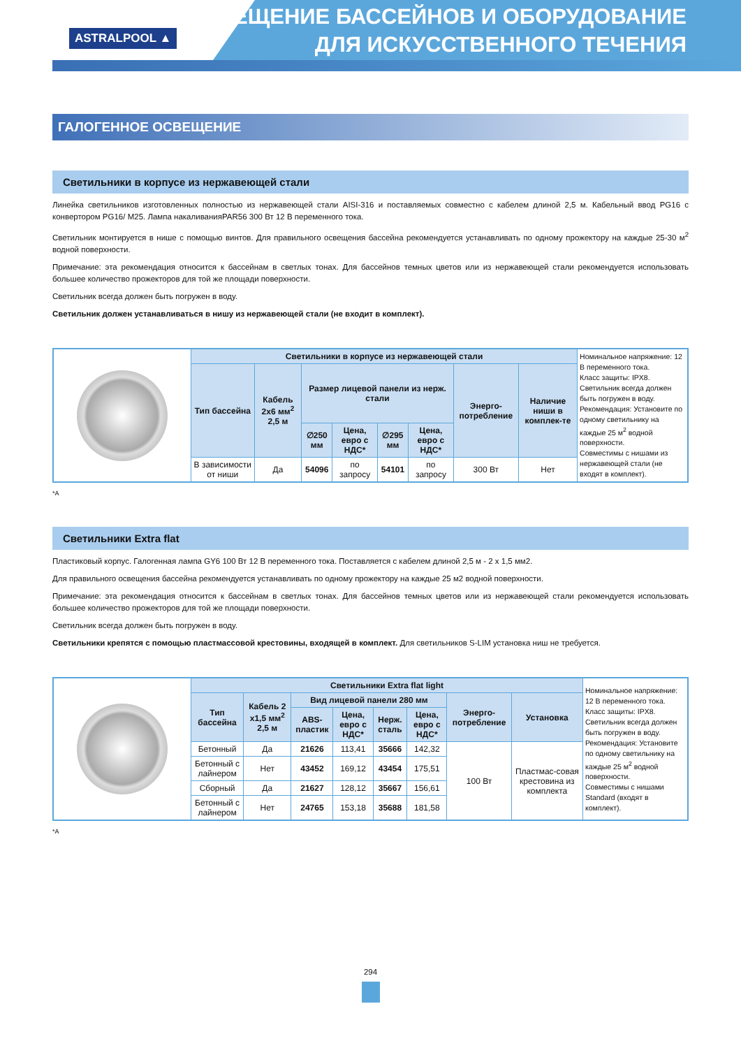ASTRALPOOL ▲
ОСВЕЩЕНИЕ БАССЕЙНОВ И ОБОРУДОВАНИЕ
ДЛЯ ИСКУССТВЕННОГО ТЕЧЕНИЯ
ГАЛОГЕННОЕ ОСВЕЩЕНИЕ
Светильники в корпусе из нержавеющей стали
Линейка светильников изготовленных полностью из нержавеющей стали AISI-316 и поставляемых совместно с кабелем длиной 2,5 м. Кабельный ввод PG16 с конвертором PG16/ M25. Лампа накаливанияPAR56 300 Вт 12 В переменного тока.
Светильник монтируется в нише с помощью винтов. Для правильного освещения бассейна рекомендуется устанавливать по одному прожектору на каждые 25-30 м<sup>2</sup> водной поверхности.
Примечание: эта рекомендация относится к бассейнам в светлых тонах. Для бассейнов темных цветов или из нержавеющей стали рекомендуется использовать большее количество прожекторов для той же площади поверхности.
Светильник всегда должен быть погружен в воду.
Светильник должен устанавливаться в нишу из нержавеющей стали (не входит в комплект).
| | Светильники в корпусе из нержавеющей стали | | | | | | | | Номинальное напряжение: 12 В переменного тока. Класс защиты: IPX8. Светильник всегда должен быть погружен в воду. Рекомендация: Установите по одному светильнику на каждые 25 м<sup>2</sup> водной поверхности. Совместимы с нишами из нержавеющей стали (не входят в комплект). |
| | Тип бассейна | Кабель 2x6 мм<sup>2</sup> 2,5 м | Размер лицевой панели из нерж. стали | | | | Энерго-потребление | Наличие ниши в комплек-те | |
| | | | ∅250 мм | Цена, евро с НДС* | ∅295 мм | Цена, евро с НДС* | | | |
| | В зависимости от ниши | Да | 54096 | по запросу | 54101 | по запросу | 300 Вт | Нет | |
*A
Светильники Extra flat
Пластиковый корпус. Галогенная лампа GY6 100 Вт 12 В переменного тока. Поставляется с кабелем длиной 2,5 м - 2 х 1,5 мм2.
Для правильного освещения бассейна рекомендуется устанавливать по одному прожектору на каждые 25 м2 водной поверхности.
Примечание: эта рекомендация относится к бассейнам в светлых тонах. Для бассейнов темных цветов или из нержавеющей стали рекомендуется использовать большее количество прожекторов для той же площади поверхности.
Светильник всегда должен быть погружен в воду.
Светильники крепятся с помощью пластмассовой крестовины, входящей в комплект. Для светильников S-LIM установка ниш не требуется.
| | Светильники Extra flat light | | | | | | | | Номинальное напряжение: 12 В переменного тока. Класс защиты: IPX8. Светильник всегда должен быть погружен в воду. Рекомендация: Установите по одному светильнику на каждые 25 м<sup>2</sup> водной поверхности. Совместимы с нишами Standard (входят в комплект). |
| | Тип бассейна | Кабель 2 x1,5 мм<sup>2</sup> 2,5 м | Вид лицевой панели 280 мм | | | | Энерго-потребление | Установка | |
| | | | ABS-пластик | Цена, евро с НДС* | Нерж. сталь | Цена, евро с НДС* | | | |
| | Бетонный | Да | 21626 | 113,41 | 35666 | 142,32 | 100 Вт | Пластмас-совая крестовина из комплекта | |
| | Бетонный с лайнером | Нет | 43452 | 169,12 | 43454 | 175,51 | | | |
| | Сборный | Да | 21627 | 128,12 | 35667 | 156,61 | | | |
| | Бетонный с лайнером | Нет | 24765 | 153,18 | 35688 | 181,58 | | | |
*A
294